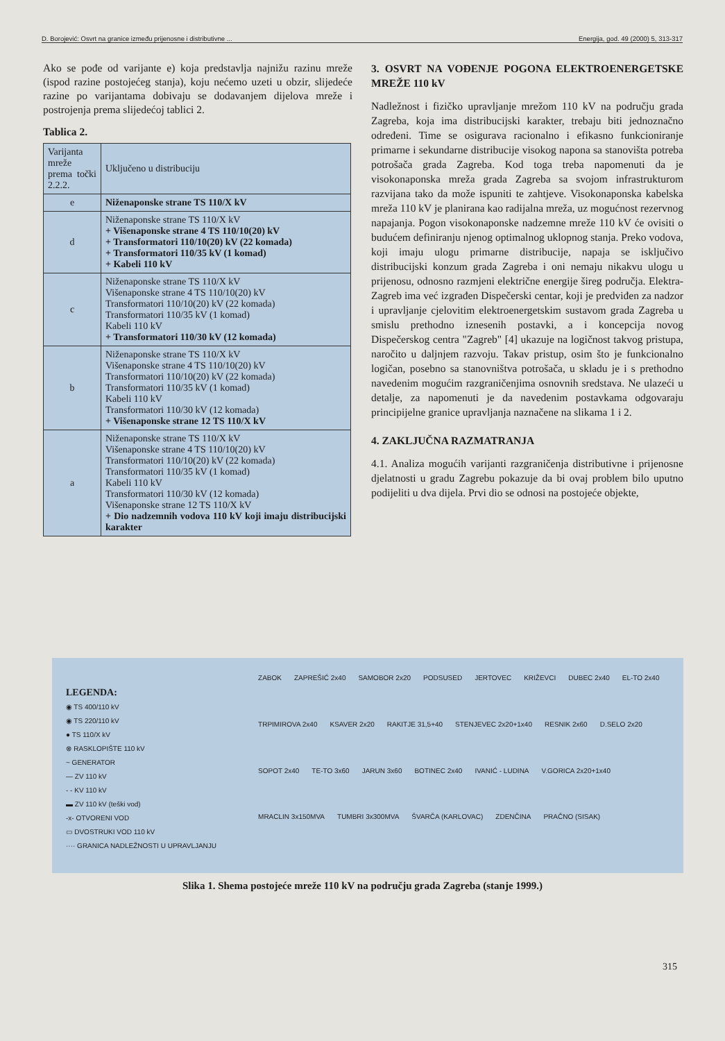D. Borojević: Osvrt na granice između prijenosne i distributivne ... Energija, god. 49 (2000) 5, 313-317
Ako se pođe od varijante e) koja predstavlja najnižu razinu mreže (ispod razine postojećeg stanja), koju nećemo uzeti u obzir, slijedeće razine po varijantama dobivaju se dodavanjem dijelova mreže i postrojenja prema slijedećoj tablici 2.
Tablica 2.
| Varijanta mreže prema točki 2.2.2. | Uključeno u distribuciju |
| --- | --- |
| e | Niženaponske strane TS 110/X kV |
| d | Niženaponske strane TS 110/X kV + Višenaponske strane 4 TS 110/10(20) kV + Transformatori 110/10(20) kV (22 komada) + Transformatori 110/35 kV (1 komad) + Kabeli 110 kV |
| c | Niženaponske strane TS 110/X kV Višenaponske strane 4 TS 110/10(20) kV Transformatori 110/10(20) kV (22 komada) Transformatori 110/35 kV (1 komad) Kabeli 110 kV + Transformatori 110/30 kV (12 komada) |
| b | Niženaponske strane TS 110/X kV Višenaponske strane 4 TS 110/10(20) kV Transformatori 110/10(20) kV (22 komada) Transformatori 110/35 kV (1 komad) Kabeli 110 kV Transformatori 110/30 kV (12 komada) + Višenaponske strane 12 TS 110/X kV |
| a | Niženaponske strane TS 110/X kV Višenaponske strane 4 TS 110/10(20) kV Transformatori 110/10(20) kV (22 komada) Transformatori 110/35 kV (1 komad) Kabeli 110 kV Transformatori 110/30 kV (12 komada) Višenaponske strane 12 TS 110/X kV + Dio nadzemnih vodova 110 kV koji imaju distribucijski karakter |
3. OSVRT NA VOĐENJE POGONA ELEKTROENERGETSKE MREŽE 110 kV
Nadležnost i fizičko upravljanje mrežom 110 kV na području grada Zagreba, koja ima distribucijski karakter, trebaju biti jednoznačno određeni. Time se osigurava racionalno i efikasno funkcioniranje primarne i sekundarne distribucije visokog napona sa stanovišta potreba potrošača grada Zagreba. Kod toga treba napomenuti da je visokonaponska mreža grada Zagreba sa svojom infrastrukturom razvijana tako da može ispuniti te zahtjeve. Visokonaponska kabelska mreža 110 kV je planirana kao radijalna mreža, uz mogućnost rezervnog napajanja. Pogon visokonaponske nadzemne mreže 110 kV će ovisiti o budućem definiranju njenog optimalnog uklopnog stanja. Preko vodova, koji imaju ulogu primarne distribucije, napaja se isključivo distribucijski konzum grada Zagreba i oni nemaju nikakvu ulogu u prijenosu, odnosno razmjeni električne energije šireg područja. Elektra-Zagreb ima već izgrađen Dispečerski centar, koji je predviđen za nadzor i upravljanje cjelovitim elektroenergetskim sustavom grada Zagreba u smislu prethodno iznesenih postavki, a i koncepcija novog Dispečerskog centra "Zagreb" [4] ukazuje na logičnost takvog pristupa, naročito u daljnjem razvoju. Takav pristup, osim što je funkcionalno logičan, posebno sa stanovništva potrošača, u skladu je i s prethodno navedenim mogućim razgraničenjima osnovnih sredstava. Ne ulazeći u detalje, za napomenuti je da navedenim postavkama odgovaraju principijelne granice upravljanja naznačene na slikama 1 i 2.
4. ZAKLJUČNA RAZMATRANJA
4.1. Analiza mogućih varijanti razgraničenja distributivne i prijenosne djelatnosti u gradu Zagrebu pokazuje da bi ovaj problem bilo uputno podijeliti u dva dijela. Prvi dio se odnosi na postojeće objekte,
LEGENDA:
◉ TS 400/110 kV
◉ TS 220/110 kV
● TS 110/X kV
⊗ RASKLOPIŠTE 110 kV
~ GENERATOR
— ZV 110 kV
- - KV 110 kV
▬ ZV 110 kV (teški vod)
-x- OTVORENI VOD
▭ DVOSTRUKI VOD 110 kV
···· GRANICA NADLEŽNOSTI U UPRAVLJANJU
ZABOK ZAPREŠIĆ 2x40 SAMOBOR 2x20 PODSUSED JERTOVEC KRIŽEVCI DUBEC 2x40 EL-TO 2x40 TRPIMIROVA 2x40 KSAVER 2x20 RAKITJE 31,5+40 STENJEVEC 2x20+1x40 RESNIK 2x60 D.SELO 2x20 SOPOT 2x40 TE-TO 3x60 JARUN 3x60 BOTINEC 2x40 IVANIĆ - LUDINA V.GORICA 2x20+1x40 MRACLIN 3x150MVA TUMBRI 3x300MVA ŠVARČA (KARLOVAC) ZDENČINA PRAČNO (SISAK)
Slika 1. Shema postojeće mreže 110 kV na području grada Zagreba (stanje 1999.)
315